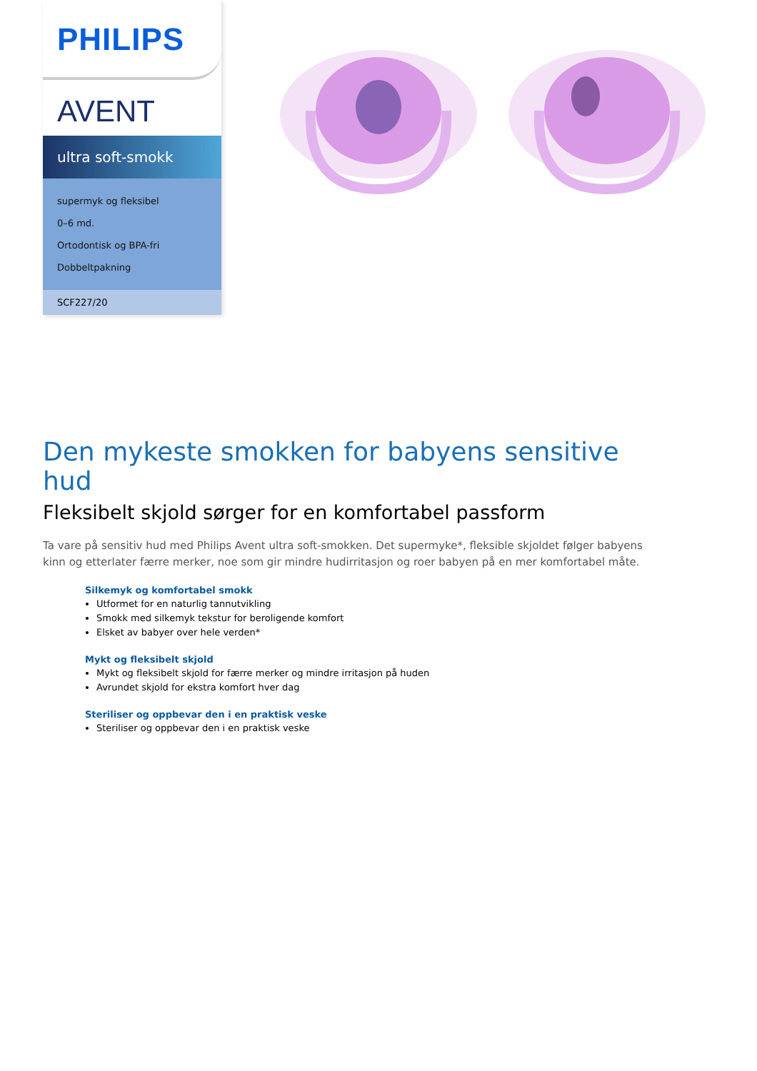PHILIPS
AVENT
ultra soft-smokk
supermyk og fleksibel
0–6 md.
Ortodontisk og BPA-fri
Dobbeltpakning
SCF227/20
Den mykeste smokken for babyens sensitive hud
Fleksibelt skjold sørger for en komfortabel passform
Ta vare på sensitiv hud med Philips Avent ultra soft-smokken. Det supermyke*, fleksible skjoldet følger babyens kinn og etterlater færre merker, noe som gir mindre hudirritasjon og roer babyen på en mer komfortabel måte.
Silkemyk og komfortabel smokk
Utformet for en naturlig tannutvikling
Smokk med silkemyk tekstur for beroligende komfort
Elsket av babyer over hele verden*
Mykt og fleksibelt skjold
Mykt og fleksibelt skjold for færre merker og mindre irritasjon på huden
Avrundet skjold for ekstra komfort hver dag
Steriliser og oppbevar den i en praktisk veske
Steriliser og oppbevar den i en praktisk veske